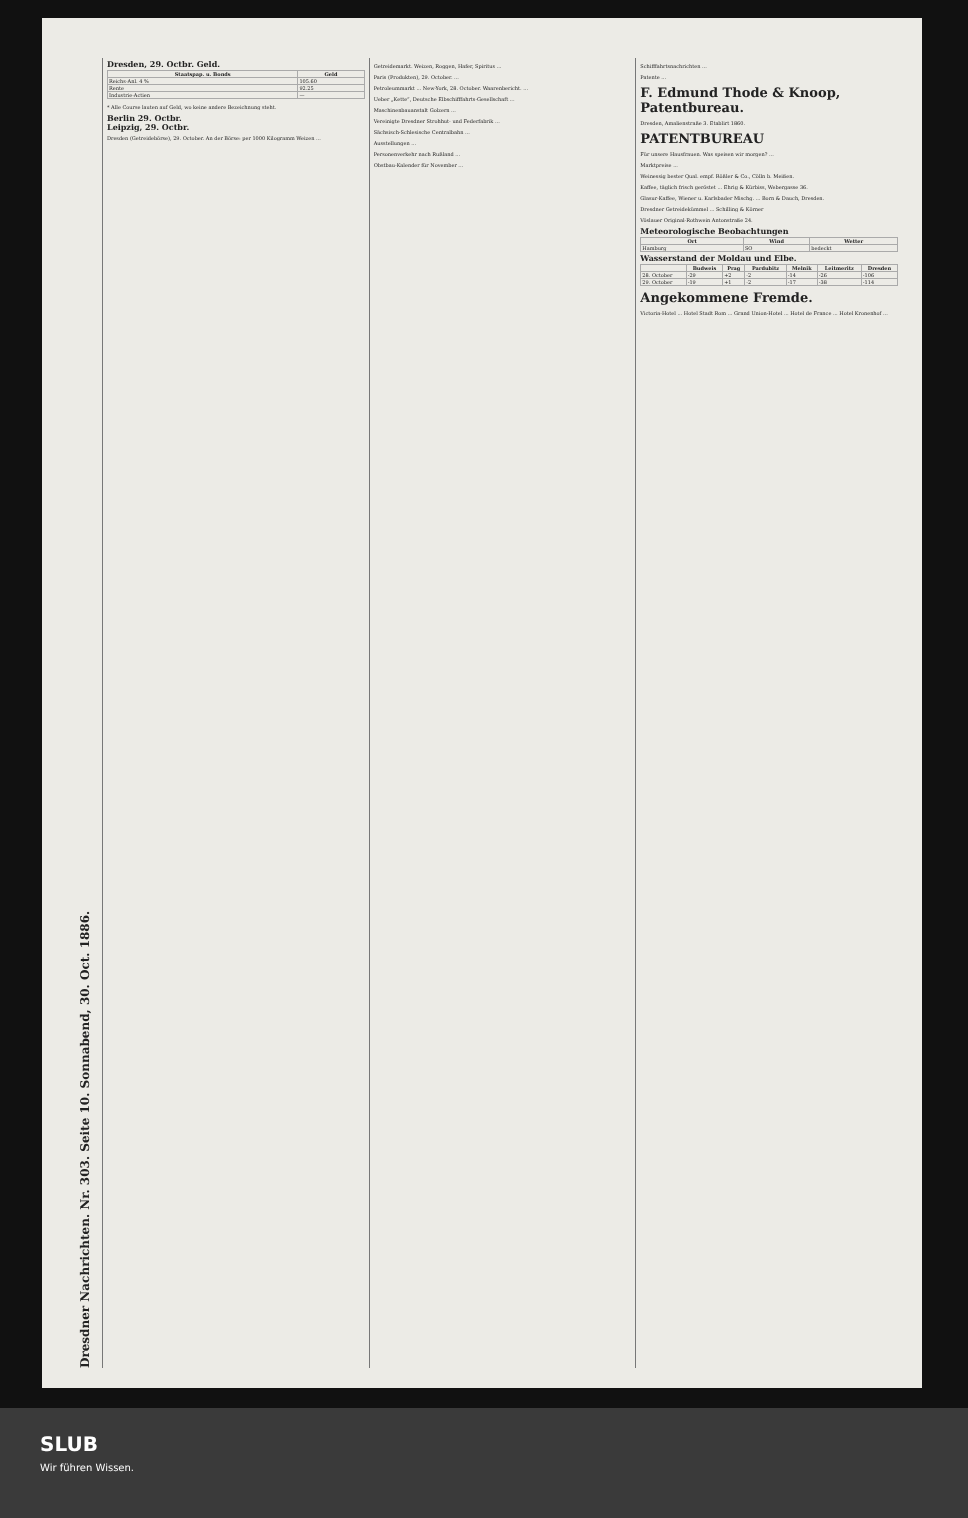Dresdner Nachrichten. Nr. 303. Seite 10. Sonnabend, 30. Oct. 1886.
Dresden, 29. Octbr. Geld.
| Staatspap. u. Bonds | Geld |
| --- | --- |
| Reichs-Anl. 4 % | 105.60 |
| Rente | 92.25 |
| Industrie-Actien | — |
* Alle Course lauten auf Geld, wo keine andere Bezeichnung steht.
Berlin 29. Octbr.
Leipzig, 29. Octbr.
Dresden (Getreidebörse), 29. October. An der Börse: per 1000 Kilogramm Weizen ...
Getreidemarkt. Weizen, Roggen, Hafer, Spiritus ...
Paris (Produkten), 29. October. ...
Petroleummarkt ... New-York, 28. October. Waarenbericht. ...
Ueber „Kette“, Deutsche Elbschifffahrts-Gesellschaft ...
Maschinenbauanstalt Golzern ...
Vereinigte Dresdner Strohhut- und Federfabrik ...
Sächsisch-Schlesische Centralbahn ...
Ausstellungen ...
Personenverkehr nach Rußland ...
Obstbau-Kalender für November ...
Schifffahrtsnachrichten ...
Patente ...
F. Edmund Thode & Knoop, Patentbureau.
Dresden, Amalienstraße 3. Etablirt 1860.
PATENTBUREAU
Für unsere Hausfrauen. Was speisen wir morgen? ...
Marktpreise ...
Weinessig bester Qual. empf. Rößler & Co., Cölln b. Meißen.
Kaffee, täglich frisch geröstet ... Ehrig & Kürbiss, Webergasse 36.
Glasur-Kaffee, Wiener u. Karlsbader Mischg. ... Born & Dauch, Dresden.
Dresdner Getreidekümmel ... Schilling & Körner
Vöslauer Original-Rothwein Antonstraße 24.
Meteorologische Beobachtungen
| Ort | Wind | Wetter |
| --- | --- | --- |
| Hamburg | SO | bedeckt |
Wasserstand der Moldau und Elbe.
| | Budweis | Prag | Pardubitz | Melnik | Leitmeritz | Dresden |
| --- | --- | --- | --- | --- | --- | --- |
| 28. October | -29 | +2 | -2 | -14 | -26 | -106 |
| 29. October | -19 | +1 | -2 | -17 | -38 | -114 |
Angekommene Fremde.
Victoria-Hotel ... Hotel Stadt Rom ... Grand Union-Hotel ... Hotel de France ... Hotel Kronenhof ...
SLUB
Wir führen Wissen.